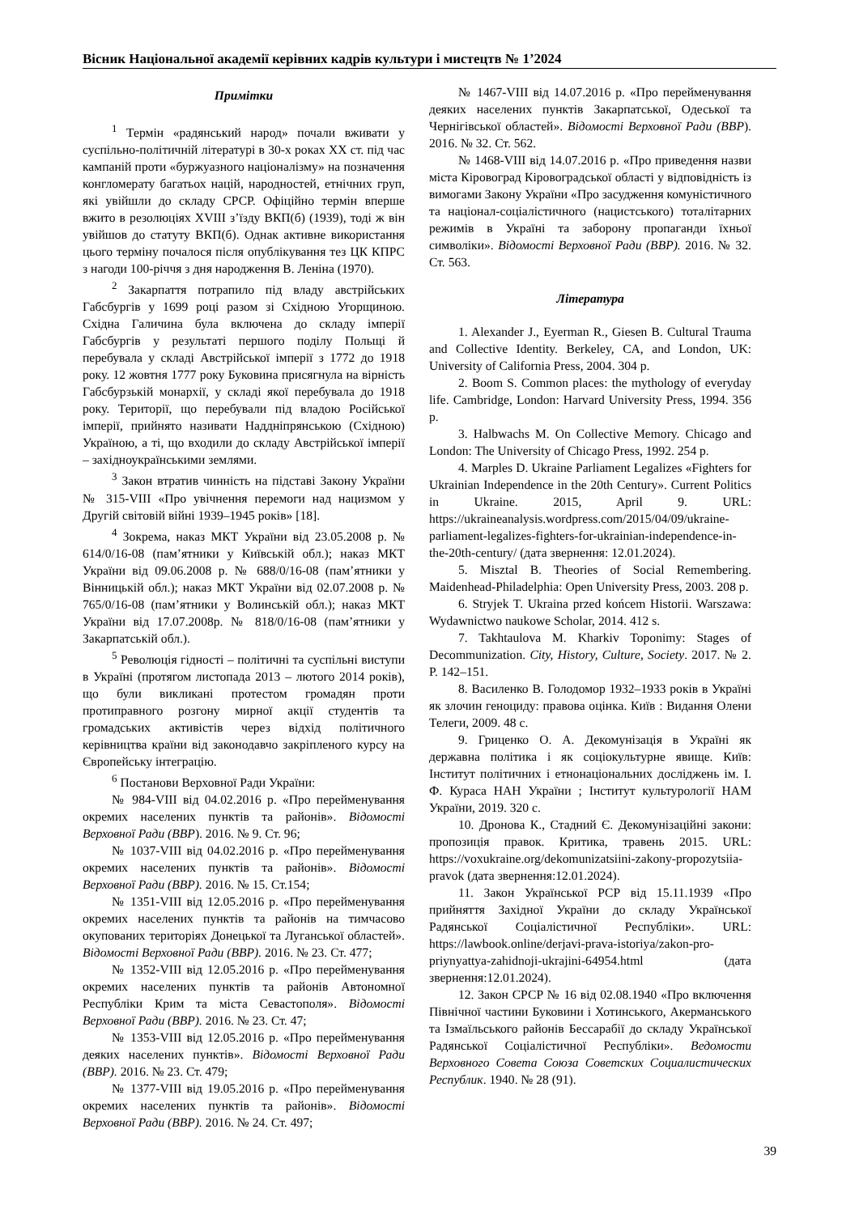Вісник Національної академії керівних кадрів культури і мистецтв № 1’2024
Примітки
<sup>1</sup> Термін «радянський народ» почали вживати у суспільно-політичній літературі в 30-х роках ХХ ст. під час кампаній проти «буржуазного націоналізму» на позначення конгломерату багатьох націй, народностей, етнічних груп, які увійшли до складу СРСР. Офіційно термін вперше вжито в резолюціях XVIII з’їзду ВКП(б) (1939), тоді ж він увійшов до статуту ВКП(б). Однак активне використання цього терміну почалося після опублікування тез ЦК КПРС з нагоди 100-річчя з дня народження В. Леніна (1970).
<sup>2</sup> Закарпаття потрапило під владу австрійських Габсбургів у 1699 році разом зі Східною Угорщиною. Східна Галичина була включена до складу імперії Габсбургів у результаті першого поділу Польщі й перебувала у складі Австрійської імперії з 1772 до 1918 року. 12 жовтня 1777 року Буковина присягнула на вірність Габсбурзькій монархії, у складі якої перебувала до 1918 року. Території, що перебували під владою Російської імперії, прийнято називати Наддніпрянською (Східною) Україною, а ті, що входили до складу Австрійської імперії – західноукраїнськими землями.
<sup>3</sup> Закон втратив чинність на підставі Закону України № 315-VIII «Про увічнення перемоги над нацизмом у Другій світовій війні 1939–1945 років» [18].
<sup>4</sup> Зокрема, наказ МКТ України від 23.05.2008 р. № 614/0/16-08 (пам’ятники у Київській обл.); наказ МКТ України від 09.06.2008 р. № 688/0/16-08 (пам’ятники у Вінницькій обл.); наказ МКТ України від 02.07.2008 р. № 765/0/16-08 (пам’ятники у Волинській обл.); наказ МКТ України від 17.07.2008р. № 818/0/16-08 (пам’ятники у Закарпатській обл.).
<sup>5</sup> Революція гідності – політичні та суспільні виступи в Україні (протягом листопада 2013 – лютого 2014 років), що були викликані протестом громадян проти протиправного розгону мирної акції студентів та громадських активістів через відхід політичного керівництва країни від законодавчо закріпленого курсу на Європейську інтеграцію.
<sup>6</sup> Постанови Верховної Ради України:
№ 984-VIII від 04.02.2016 р. «Про перейменування окремих населених пунктів та районів». Відомості Верховної Ради (ВВР). 2016. № 9. Ст. 96;
№ 1037-VIII від 04.02.2016 р. «Про перейменування окремих населених пунктів та районів». Відомості Верховної Ради (ВВР). 2016. № 15. Ст.154;
№ 1351-VIII від 12.05.2016 р. «Про перейменування окремих населених пунктів та районів на тимчасово окупованих територіях Донецької та Луганської областей». Відомості Верховної Ради (ВВР). 2016. № 23. Ст. 477;
№ 1352-VIII від 12.05.2016 р. «Про перейменування окремих населених пунктів та районів Автономної Республіки Крим та міста Севастополя». Відомості Верховної Ради (ВВР). 2016. № 23. Ст. 47;
№ 1353-VIII від 12.05.2016 р. «Про перейменування деяких населених пунктів». Відомості Верховної Ради (ВВР). 2016. № 23. Ст. 479;
№ 1377-VIII від 19.05.2016 р. «Про перейменування окремих населених пунктів та районів». Відомості Верховної Ради (ВВР). 2016. № 24. Ст. 497;
№ 1467-VIII від 14.07.2016 р. «Про перейменування деяких населених пунктів Закарпатської, Одеської та Чернігівської областей». Відомості Верховної Ради (ВВР). 2016. № 32. Ст. 562.
№ 1468-VIII від 14.07.2016 р. «Про приведення назви міста Кіровоград Кіровоградської області у відповідність із вимогами Закону України «Про засудження комуністичного та націонал-соціалістичного (нацистського) тоталітарних режимів в Україні та заборону пропаганди їхньої символіки». Відомості Верховної Ради (ВВР). 2016. № 32. Ст. 563.
Література
1. Alexander J., Eyerman R., Giesen B. Cultural Trauma and Collective Identity. Berkeley, CA, and London, UK: University of California Press, 2004. 304 p.
2. Boom S. Common places: the mythology of everyday life. Cambridge, London: Harvard University Press, 1994. 356 p.
3. Halbwachs M. On Collective Memory. Chicago and London: The University of Chicago Press, 1992. 254 p.
4. Marples D. Ukraine Parliament Legalizes «Fighters for Ukrainian Independence in the 20th Century». Current Politics in Ukraine. 2015, April 9. URL: https://ukraineanalysis.wordpress.com/2015/04/09/ukraine-parliament-legalizes-fighters-for-ukrainian-independence-in-the-20th-century/ (дата звернення: 12.01.2024).
5. Misztal B. Theories of Social Remembering. Maidenhead-Philadelphia: Open University Press, 2003. 208 p.
6. Stryjek T. Ukraina przed końcem Historii. Warszawa: Wydawnictwo naukowe Scholar, 2014. 412 s.
7. Takhtaulova M. Kharkiv Toponimy: Stages of Decommunization. City, History, Culture, Society. 2017. № 2. P. 142–151.
8. Василенко В. Голодомор 1932–1933 років в Україні як злочин геноциду: правова оцінка. Київ : Видання Олени Телеги, 2009. 48 с.
9. Гриценко О. А. Декомунізація в Україні як державна політика і як соціокультурне явище. Київ: Інститут політичних і етнонаціональних досліджень ім. І. Ф. Кураса НАН України ; Інститут культурології НАМ України, 2019. 320 с.
10. Дронова К., Стадний Є. Декомунізаційні закони: пропозиція правок. Критика, травень 2015. URL: https://voxukraine.org/dekomunizatsiini-zakony-propozytsiia-pravok (дата звернення:12.01.2024).
11. Закон Української РСР від 15.11.1939 «Про прийняття Західної України до складу Української Радянської Соціалістичної Республіки». URL: https://lawbook.online/derjavi-prava-istoriya/zakon-pro-priynyattya-zahidnoji-ukrajini-64954.html (дата звернення:12.01.2024).
12. Закон СРСР № 16 від 02.08.1940 «Про включення Північної частини Буковини і Хотинського, Акерманського та Ізмаїльського районів Бессарабії до складу Української Радянської Соціалістичної Республіки». Ведомости Верховного Совета Союза Советских Социалистических Республик. 1940. № 28 (91).
39